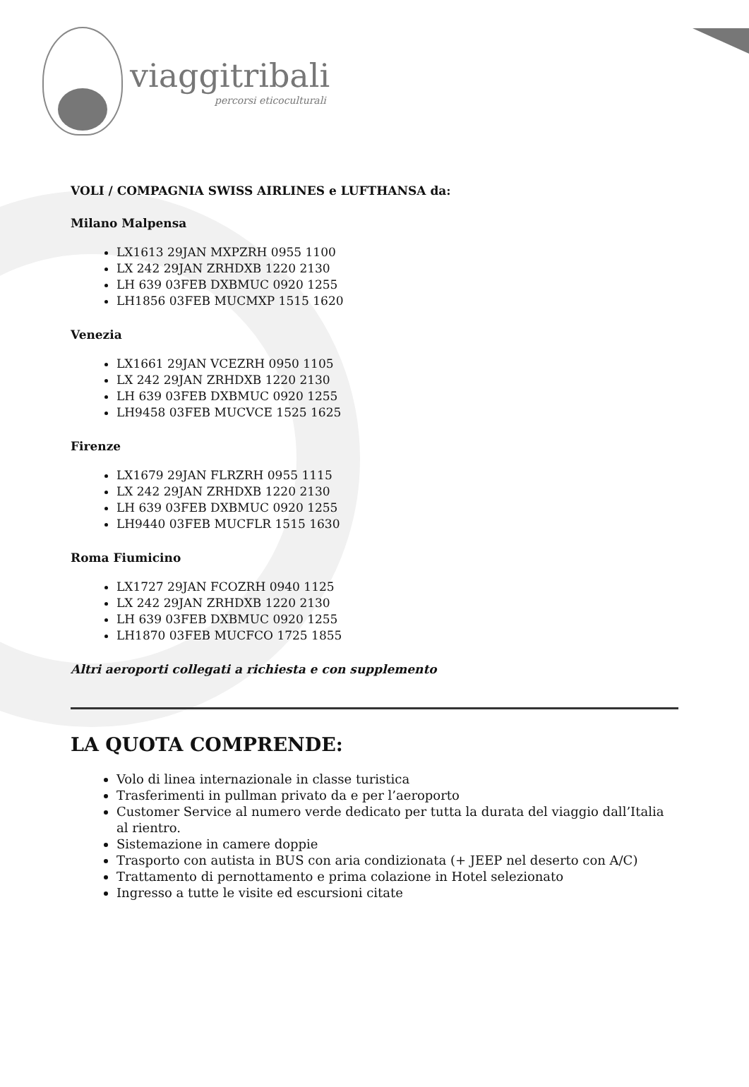viaggitribali
percorsi eticoculturali
VOLI / COMPAGNIA SWISS AIRLINES e LUFTHANSA da:
Milano Malpensa
LX1613 29JAN MXPZRH 0955 1100
LX 242 29JAN ZRHDXB 1220 2130
LH 639 03FEB DXBMUC 0920 1255
LH1856 03FEB MUCMXP 1515 1620
Venezia
LX1661 29JAN VCEZRH 0950 1105
LX 242 29JAN ZRHDXB 1220 2130
LH 639 03FEB DXBMUC 0920 1255
LH9458 03FEB MUCVCE 1525 1625
Firenze
LX1679 29JAN FLRZRH 0955 1115
LX 242 29JAN ZRHDXB 1220 2130
LH 639 03FEB DXBMUC 0920 1255
LH9440 03FEB MUCFLR 1515 1630
Roma Fiumicino
LX1727 29JAN FCOZRH 0940 1125
LX 242 29JAN ZRHDXB 1220 2130
LH 639 03FEB DXBMUC 0920 1255
LH1870 03FEB MUCFCO 1725 1855
Altri aeroporti collegati a richiesta e con supplemento
LA QUOTA COMPRENDE:
Volo di linea internazionale in classe turistica
Trasferimenti in pullman privato da e per l’aeroporto
Customer Service al numero verde dedicato per tutta la durata del viaggio dall’Italia al rientro.
Sistemazione in camere doppie
Trasporto con autista in BUS con aria condizionata (+ JEEP nel deserto con A/C)
Trattamento di pernottamento e prima colazione in Hotel selezionato
Ingresso a tutte le visite ed escursioni citate